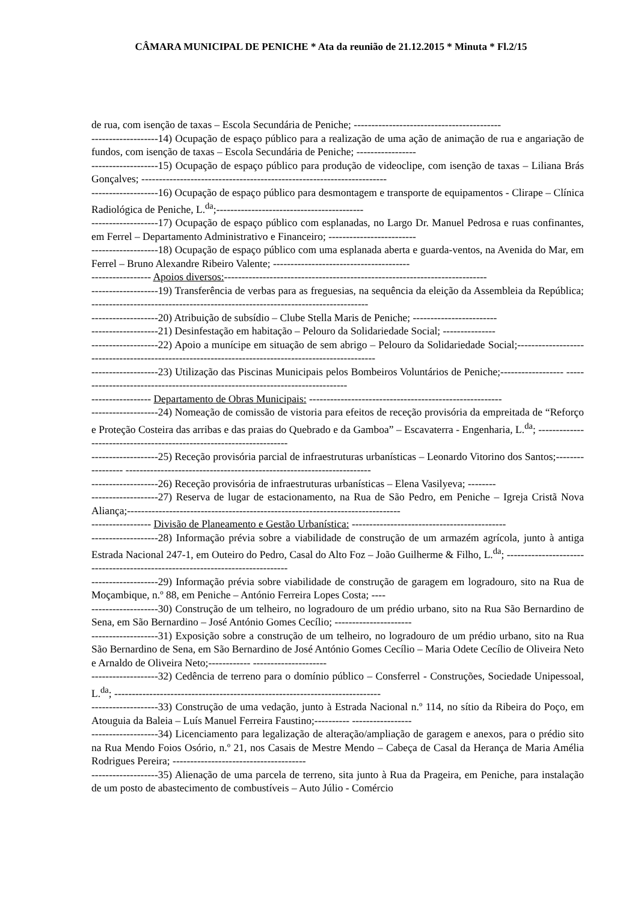CÂMARA MUNICIPAL DE PENICHE * Ata da reunião de 21.12.2015 * Minuta * Fl.2/15
de rua, com isenção de taxas – Escola Secundária de Peniche; ------------------------------------------
-------------------14) Ocupação de espaço público para a realização de uma ação de animação de rua e angariação de fundos, com isenção de taxas – Escola Secundária de Peniche; -----------------
-------------------15) Ocupação de espaço público para produção de videoclipe, com isenção de taxas – Liliana Brás Gonçalves; ----------------------------------------------------------------------
-------------------16) Ocupação de espaço público para desmontagem e transporte de equipamentos - Clirape – Clínica Radiológica de Peniche, L.<sup>da</sup>;------------------------------------------
-------------------17) Ocupação de espaço público com esplanadas, no Largo Dr. Manuel Pedrosa e ruas confinantes, em Ferrel – Departamento Administrativo e Financeiro; -------------------------
-------------------18) Ocupação de espaço público com uma esplanada aberta e guarda-ventos, na Avenida do Mar, em Ferrel – Bruno Alexandre Ribeiro Valente; ---------------------------------------
----------------- Apoios diversos:---------------------------------------------------------------------------
-------------------19) Transferência de verbas para as freguesias, na sequência da eleição da Assembleia da República; -------------------------------------------------------------------------------
-------------------20) Atribuição de subsídio – Clube Stella Maris de Peniche; ------------------------
-------------------21) Desinfestação em habitação – Pelouro da Solidariedade Social; ---------------
-------------------22) Apoio a munícipe em situação de sem abrigo – Pelouro da Solidariedade Social;------------------- ---------------------------------------------------------------------------------
-------------------23) Utilização das Piscinas Municipais pelos Bombeiros Voluntários de Peniche;------------------ ------------------------------------------------------------------------------
----------------- Departamento de Obras Municipais: -------------------------------------------------------
-------------------24) Nomeação de comissão de vistoria para efeitos de receção provisória da empreitada de “Reforço e Proteção Costeira das arribas e das praias do Quebrado e da Gamboa” – Escavaterra - Engenharia, L.<sup>da</sup>; ---------------------------------------------------------------------
-------------------25) Receção provisória parcial de infraestruturas urbanísticas – Leonardo Vitorino dos Santos;----------------- ----------------------------------------------------------------------
-------------------26) Receção provisória de infraestruturas urbanísticas – Elena Vasilyeva; --------
-------------------27) Reserva de lugar de estacionamento, na Rua de São Pedro, em Peniche – Igreja Cristã Nova Aliança;------------------------------------------------------------------------------
----------------- Divisão de Planeamento e Gestão Urbanística: --------------------------------------------
-------------------28) Informação prévia sobre a viabilidade de construção de um armazém agrícola, junto à antiga Estrada Nacional 247-1, em Outeiro do Pedro, Casal do Alto Foz – João Guilherme & Filho, L.<sup>da</sup>; ------------------------------------------------------------------------------
-------------------29) Informação prévia sobre viabilidade de construção de garagem em logradouro, sito na Rua de Moçambique, n.º 88, em Peniche – António Ferreira Lopes Costa; ----
-------------------30) Construção de um telheiro, no logradouro de um prédio urbano, sito na Rua São Bernardino de Sena, em São Bernardino – José António Gomes Cecílio; ----------------------
-------------------31) Exposição sobre a construção de um telheiro, no logradouro de um prédio urbano, sito na Rua São Bernardino de Sena, em São Bernardino de José António Gomes Cecílio – Maria Odete Cecílio de Oliveira Neto e Arnaldo de Oliveira Neto;------------ ---------------------
-------------------32) Cedência de terreno para o domínio público – Consferrel - Construções, Sociedade Unipessoal, L.<sup>da</sup>; ----------------------------------------------------------------------------
-------------------33) Construção de uma vedação, junto à Estrada Nacional n.º 114, no sítio da Ribeira do Poço, em Atouguia da Baleia – Luís Manuel Ferreira Faustino;---------- -----------------
-------------------34) Licenciamento para legalização de alteração/ampliação de garagem e anexos, para o prédio sito na Rua Mendo Foios Osório, n.º 21, nos Casais de Mestre Mendo – Cabeça de Casal da Herança de Maria Amélia Rodrigues Pereira; --------------------------------------
-------------------35) Alienação de uma parcela de terreno, sita junto à Rua da Prageira, em Peniche, para instalação de um posto de abastecimento de combustíveis – Auto Júlio - Comércio